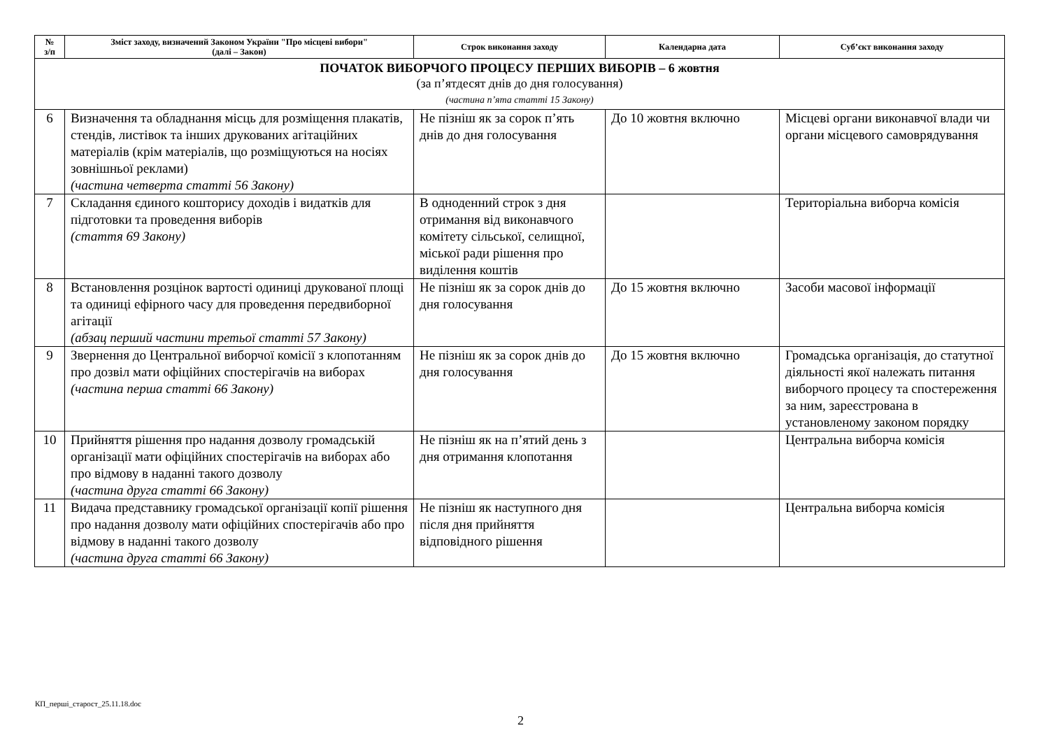| № з/п | Зміст заходу, визначений Законом України "Про місцеві вибори" (далі – Закон) | Строк виконання заходу | Календарна дата | Суб’єкт виконання заходу |
| --- | --- | --- | --- | --- |
| ПОЧАТОК ВИБОРЧОГО ПРОЦЕСУ ПЕРШИХ ВИБОРІВ – 6 жовтня (за п’ятдесят днів до дня голосування) (частина п’ята статті 15 Закону) | | | | |
| 6 | Визначення та обладнання місць для розміщення плакатів, стендів, листівок та інших друкованих агітаційних матеріалів (крім матеріалів, що розміщуються на носіях зовнішньої реклами) (частина четверта статті 56 Закону) | Не пізніш як за сорок п’ять днів до дня голосування | До 10 жовтня включно | Місцеві органи виконавчої влади чи органи місцевого самоврядування |
| 7 | Складання єдиного кошторису доходів і видатків для підготовки та проведення виборів (стаття 69 Закону) | В одноденний строк з дня отримання від виконавчого комітету сільської, селищної, міської ради рішення про виділення коштів | | Територіальна виборча комісія |
| 8 | Встановлення розцінок вартості одиниці друкованої площі та одиниці ефірного часу для проведення передвиборної агітації (абзац перший частини третьої статті 57 Закону) | Не пізніш як за сорок днів до дня голосування | До 15 жовтня включно | Засоби масової інформації |
| 9 | Звернення до Центральної виборчої комісії з клопотанням про дозвіл мати офіційних спостерігачів на виборах (частина перша статті 66 Закону) | Не пізніш як за сорок днів до дня голосування | До 15 жовтня включно | Громадська організація, до статутної діяльності якої належать питання виборчого процесу та спостереження за ним, зареєстрована в установленому законом порядку |
| 10 | Прийняття рішення про надання дозволу громадській організації мати офіційних спостерігачів на виборах або про відмову в наданні такого дозволу (частина друга статті 66 Закону) | Не пізніш як на п’ятий день з дня отримання клопотання | | Центральна виборча комісія |
| 11 | Видача представнику громадської організації копії рішення про надання дозволу мати офіційних спостерігачів або про відмову в наданні такого дозволу (частина друга статті 66 Закону) | Не пізніш як наступного дня після дня прийняття відповідного рішення | | Центральна виборча комісія |
КП_перші_старост_25.11.18.doc
2